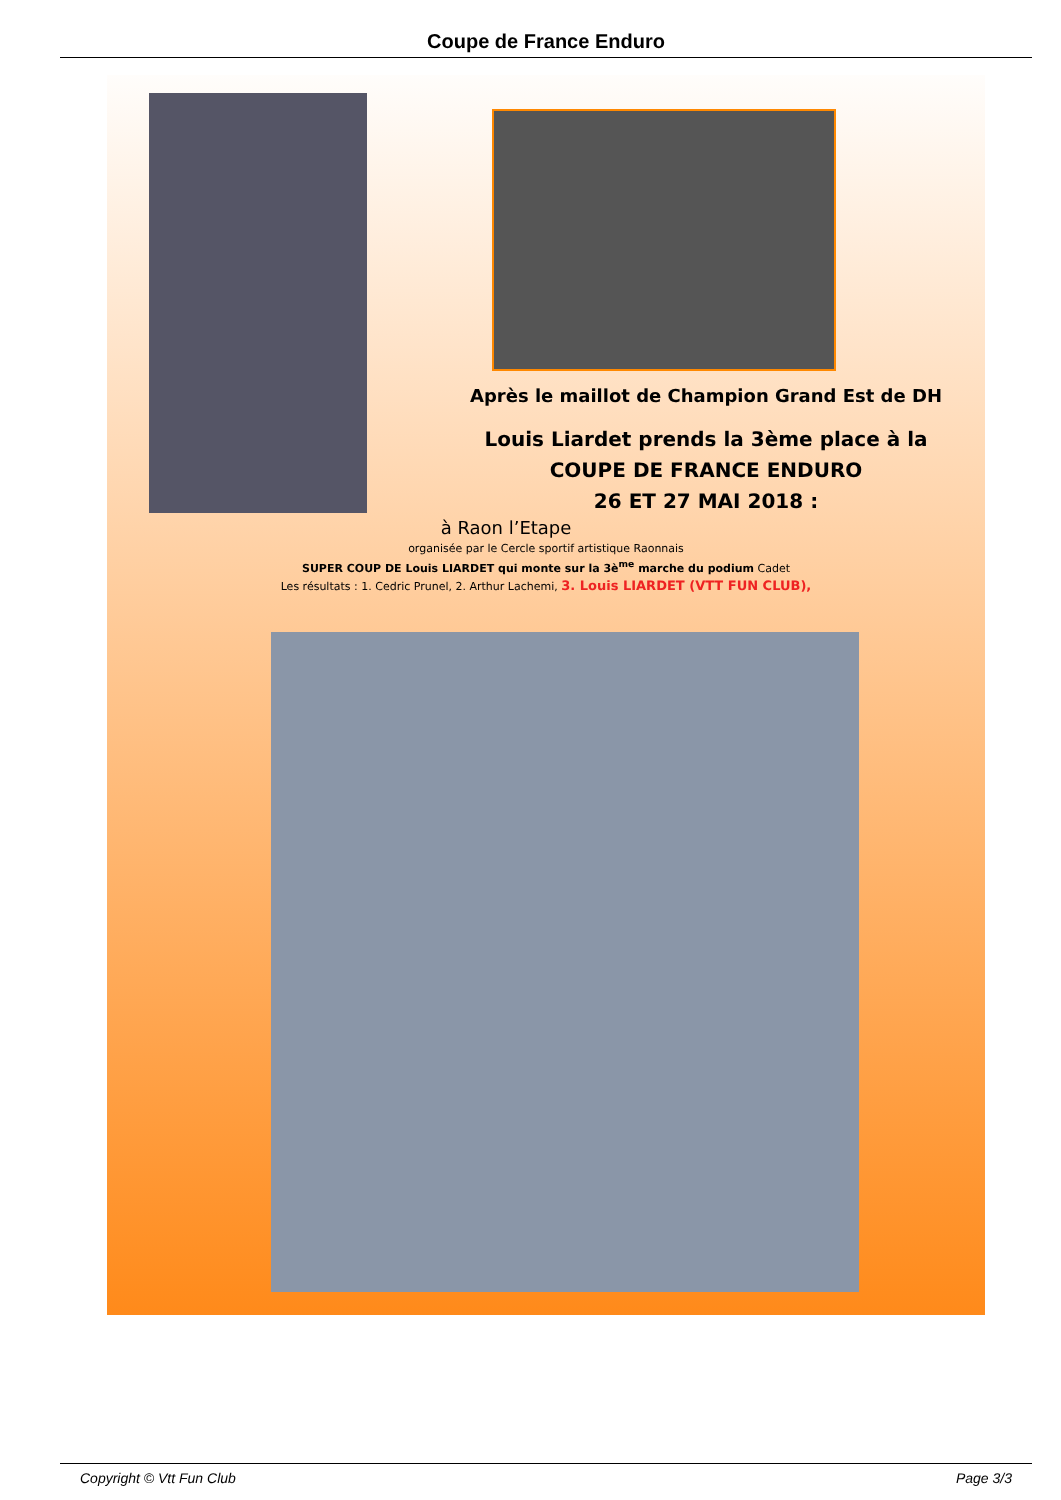Coupe de France Enduro
Après le maillot de Champion Grand Est de DH
Louis Liardet prends la 3ème place à la
COUPE DE FRANCE ENDURO
26 ET 27 MAI 2018 :
à Raon l’Etape
organisée par le Cercle sportif artistique Raonnais
SUPER COUP DE Louis LIARDET qui monte sur la 3è<sup>me</sup> marche du podium Cadet
Les résultats : 1. Cedric Prunel, 2. Arthur Lachemi, 3. Louis LIARDET (VTT FUN CLUB),
Copyright © Vtt Fun Club Page 3/3